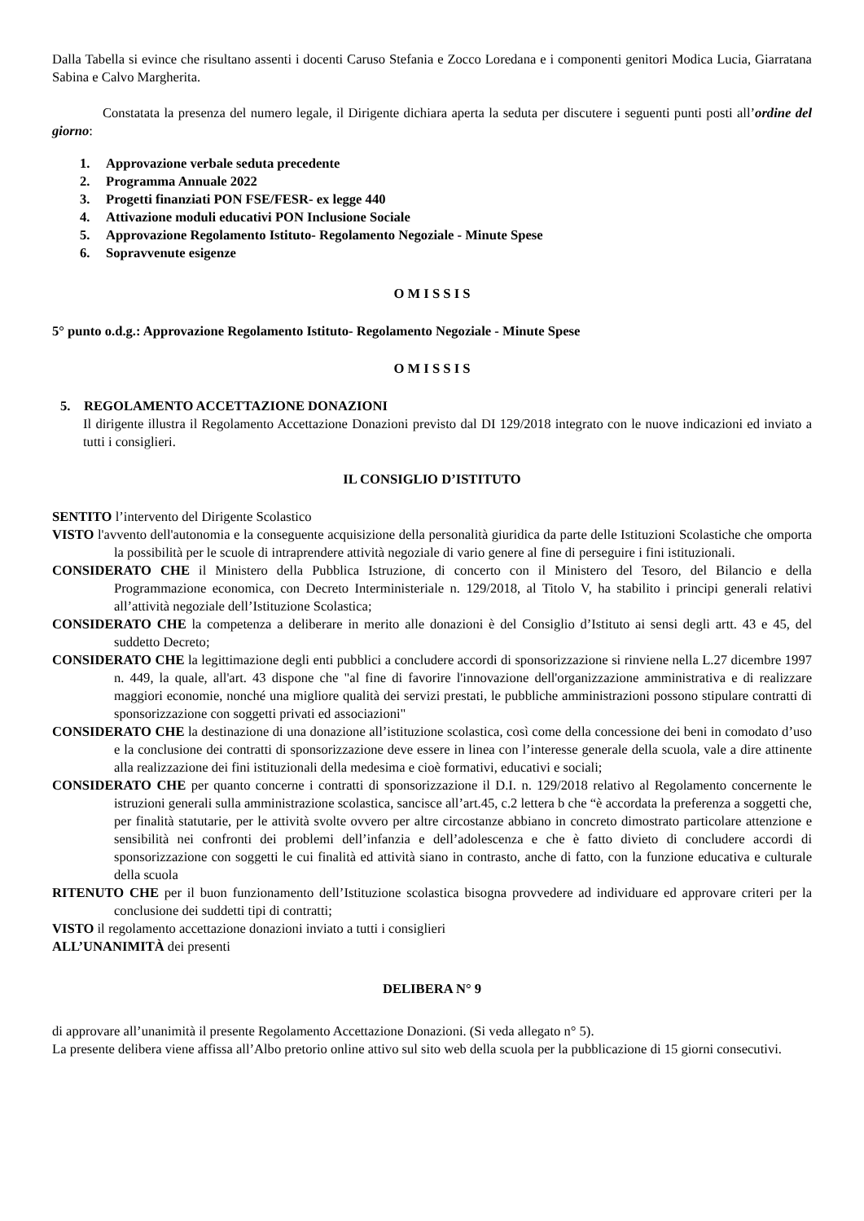Dalla Tabella si evince che risultano assenti i docenti Caruso Stefania e Zocco Loredana e i componenti genitori Modica Lucia, Giarratana Sabina e Calvo Margherita.
Constatata la presenza del numero legale, il Dirigente dichiara aperta la seduta per discutere i seguenti punti posti all’ordine del giorno:
1. Approvazione verbale seduta precedente
2. Programma Annuale 2022
3. Progetti finanziati PON FSE/FESR- ex legge 440
4. Attivazione moduli educativi PON Inclusione Sociale
5. Approvazione Regolamento Istituto- Regolamento Negoziale - Minute Spese
6. Sopravvenute esigenze
O M I S S I S
5° punto o.d.g.: Approvazione Regolamento Istituto- Regolamento Negoziale - Minute Spese
O M I S S I S
5. REGOLAMENTO ACCETTAZIONE DONAZIONI
Il dirigente illustra il Regolamento Accettazione Donazioni previsto dal DI 129/2018 integrato con le nuove indicazioni ed inviato a tutti i consiglieri.
IL CONSIGLIO D’ISTITUTO
SENTITO l’intervento del Dirigente Scolastico
VISTO l'avvento dell'autonomia e la conseguente acquisizione della personalità giuridica da parte delle Istituzioni Scolastiche che omporta la possibilità per le scuole di intraprendere attività negoziale di vario genere al fine di perseguire i fini istituzionali.
CONSIDERATO CHE il Ministero della Pubblica Istruzione, di concerto con il Ministero del Tesoro, del Bilancio e della Programmazione economica, con Decreto Interministeriale n. 129/2018, al Titolo V, ha stabilito i principi generali relativi all’attività negoziale dell’Istituzione Scolastica;
CONSIDERATO CHE la competenza a deliberare in merito alle donazioni è del Consiglio d’Istituto ai sensi degli artt. 43 e 45, del suddetto Decreto;
CONSIDERATO CHE la legittimazione degli enti pubblici a concludere accordi di sponsorizzazione si rinviene nella L.27 dicembre 1997 n. 449, la quale, all'art. 43 dispone che "al fine di favorire l'innovazione dell'organizzazione amministrativa e di realizzare maggiori economie, nonché una migliore qualità dei servizi prestati, le pubbliche amministrazioni possono stipulare contratti di sponsorizzazione con soggetti privati ed associazioni"
CONSIDERATO CHE la destinazione di una donazione all’istituzione scolastica, così come della concessione dei beni in comodato d’uso e la conclusione dei contratti di sponsorizzazione deve essere in linea con l’interesse generale della scuola, vale a dire attinente alla realizzazione dei fini istituzionali della medesima e cioè formativi, educativi e sociali;
CONSIDERATO CHE per quanto concerne i contratti di sponsorizzazione il D.I. n. 129/2018 relativo al Regolamento concernente le istruzioni generali sulla amministrazione scolastica, sancisce all’art.45, c.2 lettera b che “è accordata la preferenza a soggetti che, per finalità statutarie, per le attività svolte ovvero per altre circostanze abbiano in concreto dimostrato particolare attenzione e sensibilità nei confronti dei problemi dell’infanzia e dell’adolescenza e che è fatto divieto di concludere accordi di sponsorizzazione con soggetti le cui finalità ed attività siano in contrasto, anche di fatto, con la funzione educativa e culturale della scuola
RITENUTO CHE per il buon funzionamento dell’Istituzione scolastica bisogna provvedere ad individuare ed approvare criteri per la conclusione dei suddetti tipi di contratti;
VISTO il regolamento accettazione donazioni inviato a tutti i consiglieri
ALL’UNANIMITÀ dei presenti
DELIBERA N° 9
di approvare all’unanimità il presente Regolamento Accettazione Donazioni. (Si veda allegato n° 5).
La presente delibera viene affissa all’Albo pretorio online attivo sul sito web della scuola per la pubblicazione di 15 giorni consecutivi.